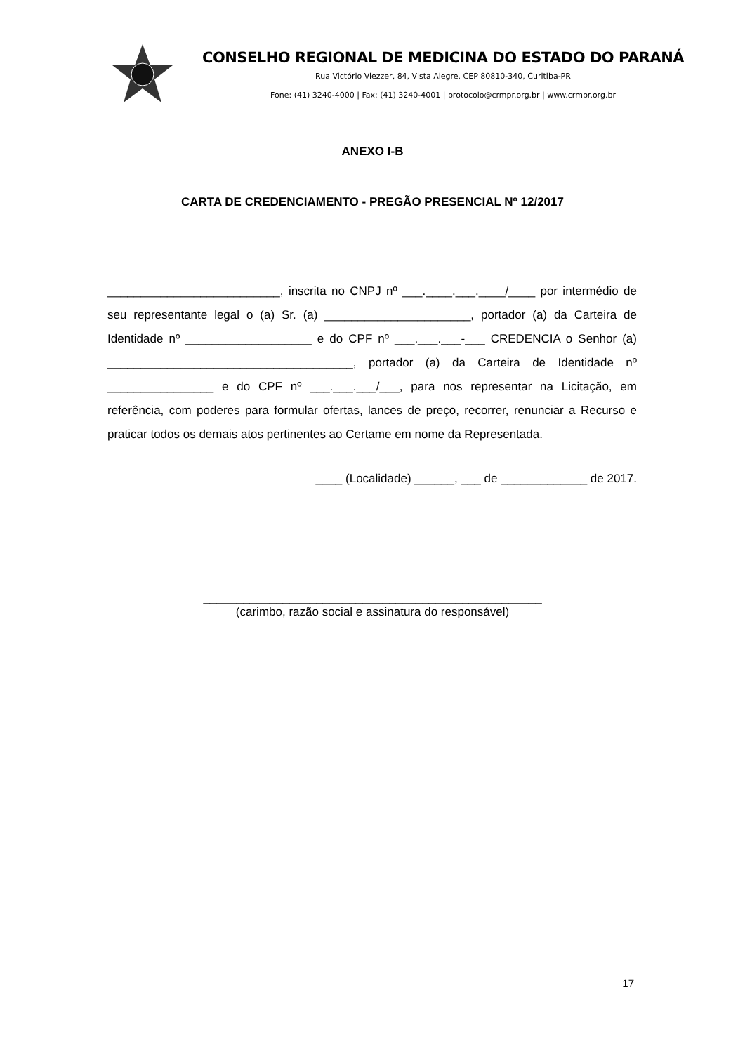CONSELHO REGIONAL DE MEDICINA DO ESTADO DO PARANÁ
Rua Victório Viezzer, 84, Vista Alegre, CEP 80810-340, Curitiba-PR
Fone: (41) 3240-4000 | Fax: (41) 3240-4001 | protocolo@crmpr.org.br | www.crmpr.org.br
ANEXO I-B
CARTA DE CREDENCIAMENTO - PREGÃO PRESENCIAL Nº 12/2017
__________________________, inscrita no CNPJ nº ___.____.___.____/____ por intermédio de seu representante legal o (a) Sr. (a) ______________________, portador (a) da Carteira de Identidade nº ___________________ e do CPF nº ___.___.___-___ CREDENCIA o Senhor (a) _____________________________________, portador (a) da Carteira de Identidade nº ________________ e do CPF nº ___.___.___/___, para nos representar na Licitação, em referência, com poderes para formular ofertas, lances de preço, recorrer, renunciar a Recurso e praticar todos os demais atos pertinentes ao Certame em nome da Representada.
____ (Localidade) ______, ___ de _____________ de 2017.
___________________________________________________
(carimbo, razão social e assinatura do responsável)
17